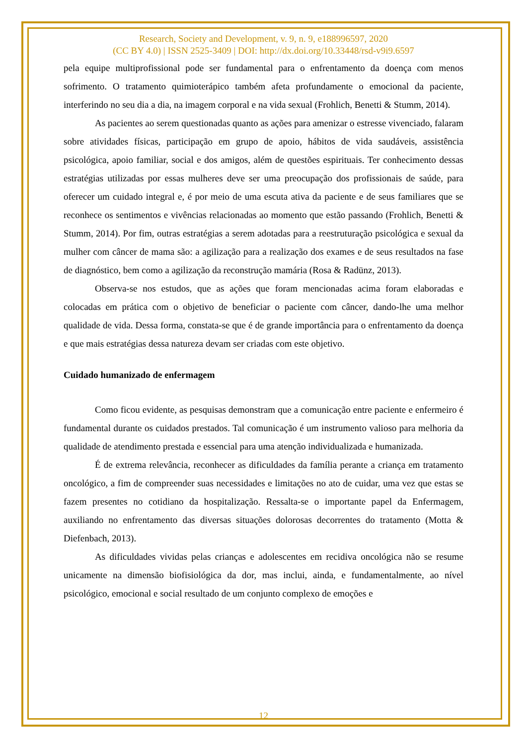Research, Society and Development, v. 9, n. 9, e188996597, 2020
(CC BY 4.0) | ISSN 2525-3409 | DOI: http://dx.doi.org/10.33448/rsd-v9i9.6597
pela equipe multiprofissional pode ser fundamental para o enfrentamento da doença com menos sofrimento. O tratamento quimioterápico também afeta profundamente o emocional da paciente, interferindo no seu dia a dia, na imagem corporal e na vida sexual (Frohlich, Benetti & Stumm, 2014).
As pacientes ao serem questionadas quanto as ações para amenizar o estresse vivenciado, falaram sobre atividades físicas, participação em grupo de apoio, hábitos de vida saudáveis, assistência psicológica, apoio familiar, social e dos amigos, além de questões espirituais. Ter conhecimento dessas estratégias utilizadas por essas mulheres deve ser uma preocupação dos profissionais de saúde, para oferecer um cuidado integral e, é por meio de uma escuta ativa da paciente e de seus familiares que se reconhece os sentimentos e vivências relacionadas ao momento que estão passando (Frohlich, Benetti & Stumm, 2014). Por fim, outras estratégias a serem adotadas para a reestruturação psicológica e sexual da mulher com câncer de mama são: a agilização para a realização dos exames e de seus resultados na fase de diagnóstico, bem como a agilização da reconstrução mamária (Rosa & Radünz, 2013).
Observa-se nos estudos, que as ações que foram mencionadas acima foram elaboradas e colocadas em prática com o objetivo de beneficiar o paciente com câncer, dando-lhe uma melhor qualidade de vida. Dessa forma, constata-se que é de grande importância para o enfrentamento da doença e que mais estratégias dessa natureza devam ser criadas com este objetivo.
Cuidado humanizado de enfermagem
Como ficou evidente, as pesquisas demonstram que a comunicação entre paciente e enfermeiro é fundamental durante os cuidados prestados. Tal comunicação é um instrumento valioso para melhoria da qualidade de atendimento prestada e essencial para uma atenção individualizada e humanizada.
É de extrema relevância, reconhecer as dificuldades da família perante a criança em tratamento oncológico, a fim de compreender suas necessidades e limitações no ato de cuidar, uma vez que estas se fazem presentes no cotidiano da hospitalização. Ressalta-se o importante papel da Enfermagem, auxiliando no enfrentamento das diversas situações dolorosas decorrentes do tratamento (Motta & Diefenbach, 2013).
As dificuldades vividas pelas crianças e adolescentes em recidiva oncológica não se resume unicamente na dimensão biofisiológica da dor, mas inclui, ainda, e fundamentalmente, ao nível psicológico, emocional e social resultado de um conjunto complexo de emoções e
12